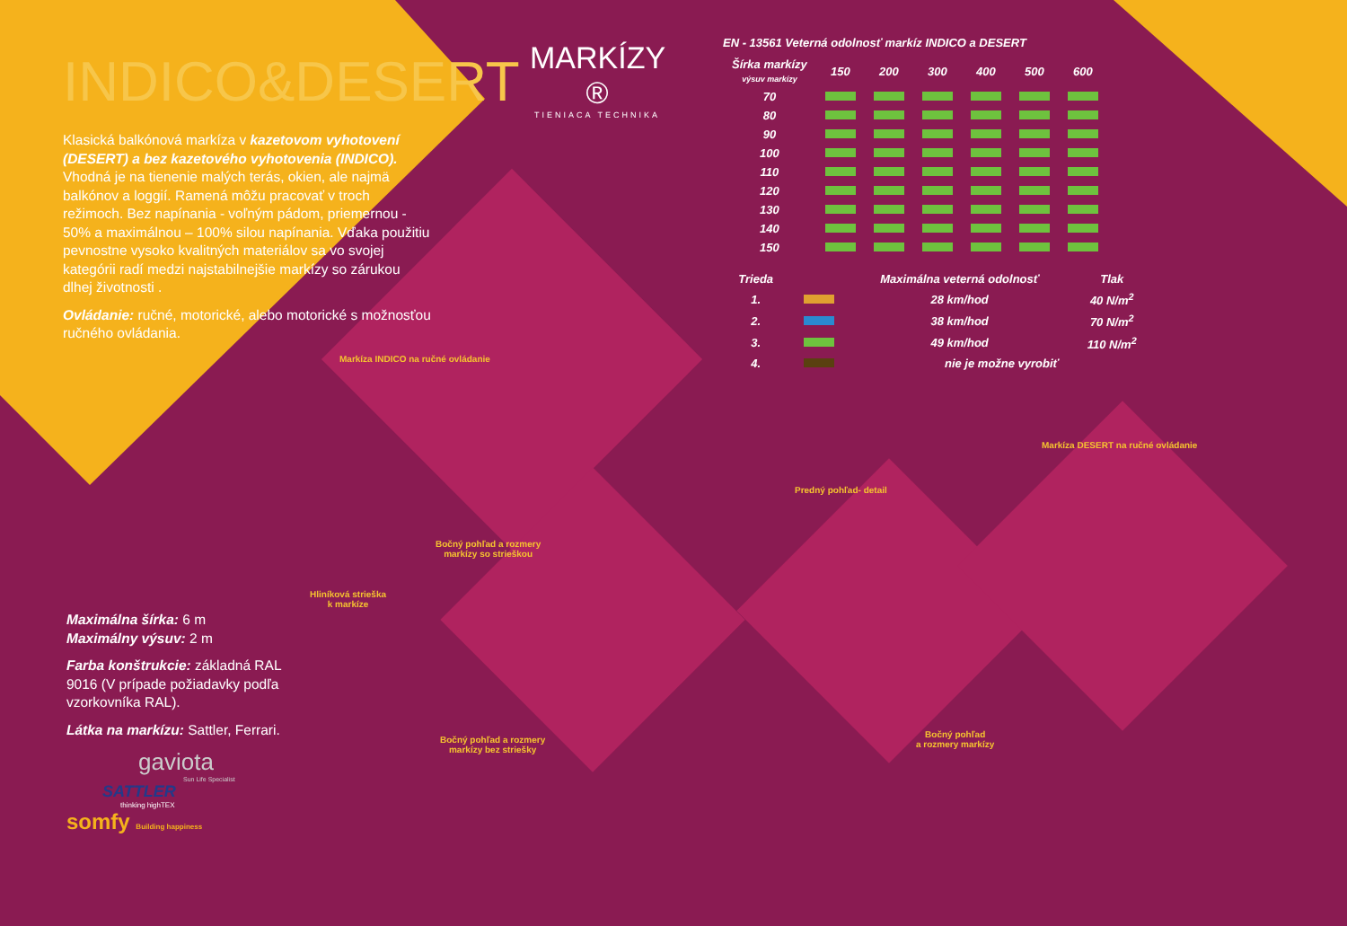INDICO&DESERT
Klasická balkónová markíza v kazetovom vyhotovení (DESERT) a bez kazetového vyhotovenia (INDICO). Vhodná je na tienenie malých terás, okien, ale najmä balkónov a loggií. Ramená môžu pracovať v troch režimoch. Bez napínania - voľným pádom, priemernou - 50% a maximálnou – 100% silou napínania. Vďaka použitiu pevnostne vysoko kvalitných materiálov sa vo svojej kategórii radí medzi najstabilnejšie markízy so zárukou dlhej životnosti .
Ovládanie: ručné, motorické, alebo motorické s možnosťou ručného ovládania.
MARKÍZY ®
TIENIACA TECHNIKA
Markíza INDICO na ručné ovládanie
Bočný pohľad a rozmery
markízy so strieškou
Hliníková strieška
k markíze
Bočný pohľad a rozmery
markízy bez striešky
Predný pohľad- detail
Bočný pohľad
a rozmery markízy
Markíza DESERT na ručné ovládanie
EN - 13561 Veterná odolnosť markíz INDICO a DESERT
| Šírka markízy výsuv markízy | 150 | 200 | 300 | 400 | 500 | 600 |
| --- | --- | --- | --- | --- | --- | --- |
| 70 | | | | | | |
| 80 | | | | | | |
| 90 | | | | | | |
| 100 | | | | | | |
| 110 | | | | | | |
| 120 | | | | | | |
| 130 | | | | | | |
| 140 | | | | | | |
| 150 | | | | | | |
| Trieda | | Maximálna veterná odolnosť | Tlak |
| --- | --- | --- | --- |
| 1. | | 28 km/hod | 40 N/m<sup>2</sup> |
| 2. | | 38 km/hod | 70 N/m<sup>2</sup> |
| 3. | | 49 km/hod | 110 N/m<sup>2</sup> |
| 4. | | nie je možne vyrobiť | |
Maximálna šírka: 6 m
Maximálny výsuv: 2 m
Farba konštrukcie: základná RAL 9016 (V prípade požiadavky podľa vzorkovníka RAL).
Látka na markízu: Sattler, Ferrari.
gaviota
Sun Life Specialist
SATTLER
thinking highTEX
somfy Building happiness